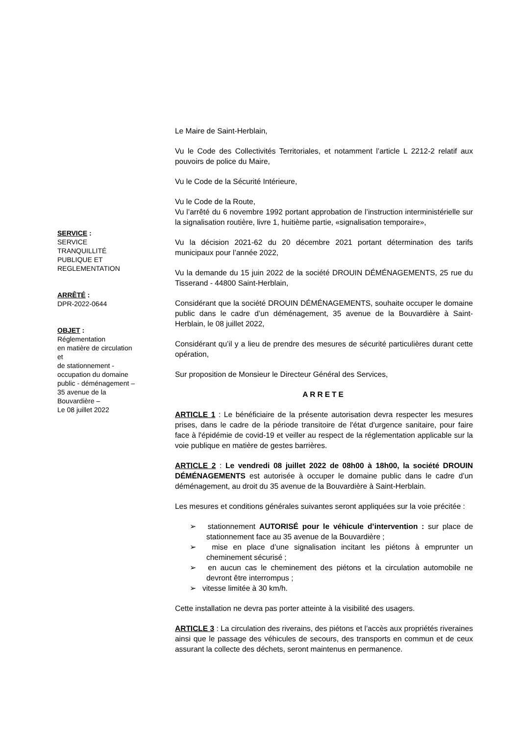SERVICE :
SERVICE
TRANQUILLITÉ
PUBLIQUE ET
REGLEMENTATION
ARRÊTÉ :
DPR-2022-0644
OBJET :
Réglementation
en matière de circulation
et
de stationnement -
occupation du domaine
public - déménagement –
35 avenue de la
Bouvardière –
Le 08 juillet 2022
Le Maire de Saint-Herblain,
Vu le Code des Collectivités Territoriales, et notamment l’article L 2212-2 relatif aux pouvoirs de police du Maire,
Vu le Code de la Sécurité Intérieure,
Vu le Code de la Route,
Vu l’arrêté du 6 novembre 1992 portant approbation de l’instruction interministérielle sur la signalisation routière, livre 1, huitième partie, «signalisation temporaire»,
Vu la décision 2021-62 du 20 décembre 2021 portant détermination des tarifs municipaux pour l’année 2022,
Vu la demande du 15 juin 2022 de la société DROUIN DÉMÉNAGEMENTS, 25 rue du Tisserand - 44800 Saint-Herblain,
Considérant que la société DROUIN DÉMÉNAGEMENTS, souhaite occuper le domaine public dans le cadre d’un déménagement, 35 avenue de la Bouvardière à Saint-Herblain, le 08 juillet 2022,
Considérant qu’il y a lieu de prendre des mesures de sécurité particulières durant cette opération,
Sur proposition de Monsieur le Directeur Général des Services,
ARRETE
ARTICLE 1 : Le bénéficiaire de la présente autorisation devra respecter les mesures prises, dans le cadre de la période transitoire de l'état d'urgence sanitaire, pour faire face à l'épidémie de covid-19 et veiller au respect de la réglementation applicable sur la voie publique en matière de gestes barrières.
ARTICLE 2 : Le vendredi 08 juillet 2022 de 08h00 à 18h00, la société DROUIN DÉMÉNAGEMENTS est autorisée à occuper le domaine public dans le cadre d’un déménagement, au droit du 35 avenue de la Bouvardière à Saint-Herblain.
Les mesures et conditions générales suivantes seront appliquées sur la voie précitée :
➢ stationnement AUTORISÉ pour le véhicule d’intervention : sur place de stationnement face au 35 avenue de la Bouvardière ;
➢ mise en place d’une signalisation incitant les piétons à emprunter un cheminement sécurisé ;
➢ en aucun cas le cheminement des piétons et la circulation automobile ne devront être interrompus ;
➢ vitesse limitée à 30 km/h.
Cette installation ne devra pas porter atteinte à la visibilité des usagers.
ARTICLE 3 : La circulation des riverains, des piétons et l’accès aux propriétés riveraines ainsi que le passage des véhicules de secours, des transports en commun et de ceux assurant la collecte des déchets, seront maintenus en permanence.